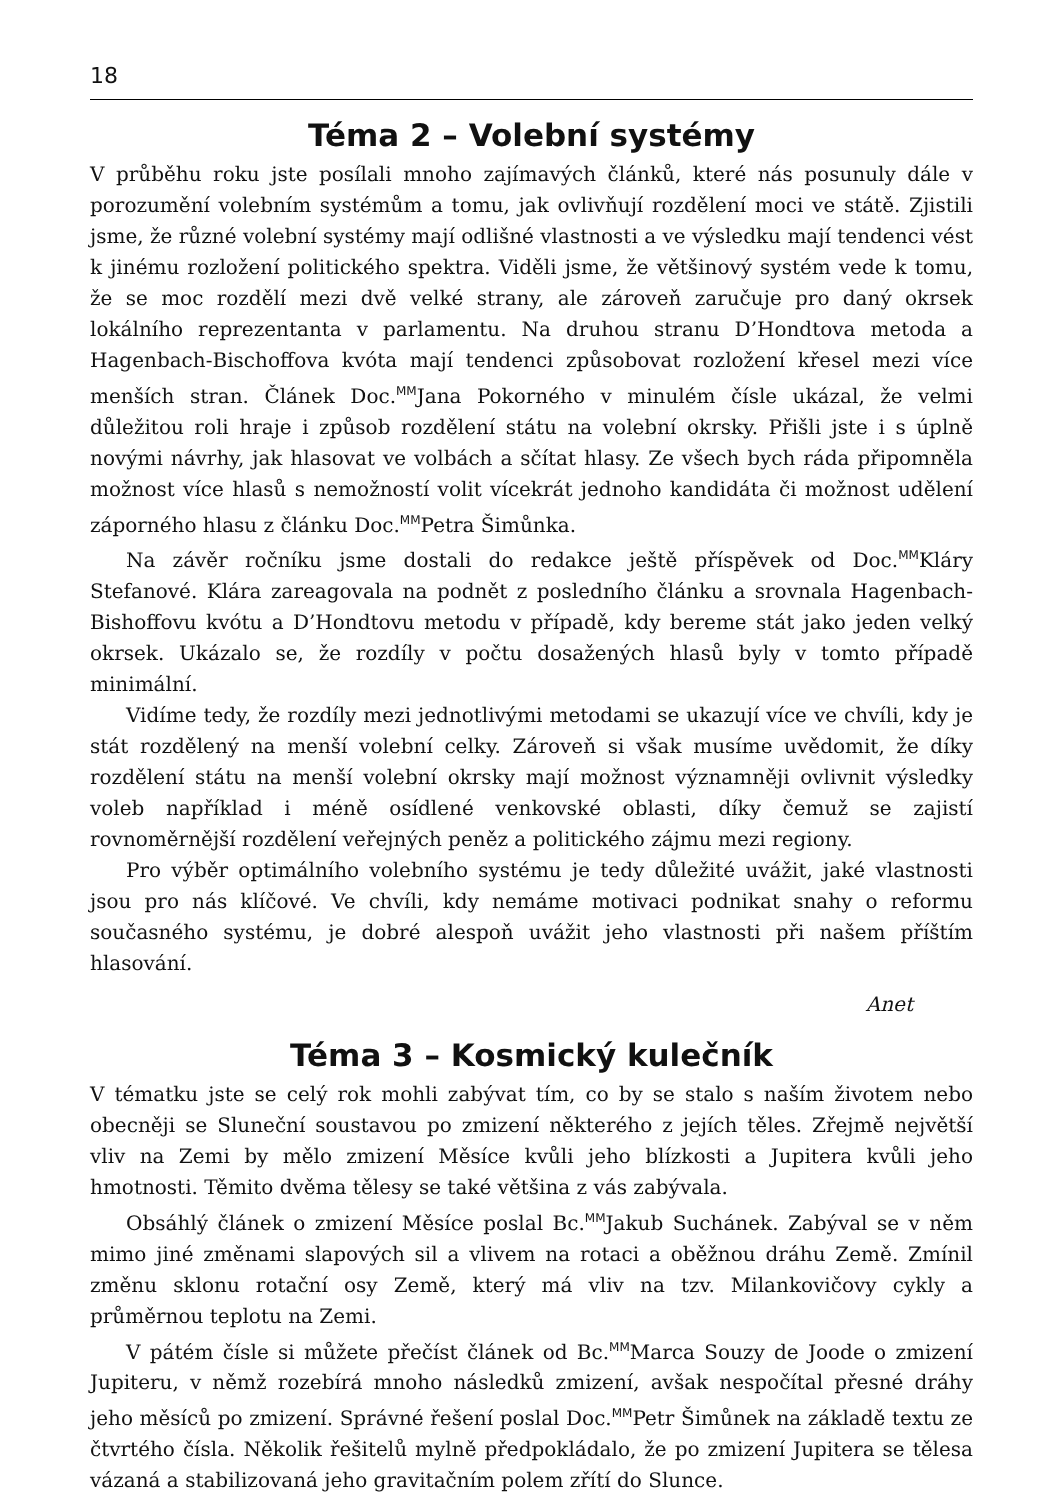18
Téma 2 – Volební systémy
V průběhu roku jste posílali mnoho zajímavých článků, které nás posunuly dále v porozumění volebním systémům a tomu, jak ovlivňují rozdělení moci ve státě. Zjistili jsme, že různé volební systémy mají odlišné vlastnosti a ve výsledku mají tendenci vést k jinému rozložení politického spektra. Viděli jsme, že většinový systém vede k tomu, že se moc rozdělí mezi dvě velké strany, ale zároveň zaručuje pro daný okrsek lokálního reprezentanta v parlamentu. Na druhou stranu D’Hondtova metoda a Hagenbach-Bischoffova kvóta mají tendenci způsobovat rozložení křesel mezi více menších stran. Článek Doc.<sup>MM</sup>Jana Pokorného v minulém čísle ukázal, že velmi důležitou roli hraje i způsob rozdělení státu na volební okrsky. Přišli jste i s úplně novými návrhy, jak hlasovat ve volbách a sčítat hlasy. Ze všech bych ráda připomněla možnost více hlasů s nemožností volit vícekrát jednoho kandidáta či možnost udělení záporného hlasu z článku Doc.<sup>MM</sup>Petra Šimůnka.
Na závěr ročníku jsme dostali do redakce ještě příspěvek od Doc.<sup>MM</sup>Kláry Stefanové. Klára zareagovala na podnět z posledního článku a srovnala Hagenbach-Bishoffovu kvótu a D’Hondtovu metodu v případě, kdy bereme stát jako jeden velký okrsek. Ukázalo se, že rozdíly v počtu dosažených hlasů byly v tomto případě minimální.
Vidíme tedy, že rozdíly mezi jednotlivými metodami se ukazují více ve chvíli, kdy je stát rozdělený na menší volební celky. Zároveň si však musíme uvědomit, že díky rozdělení státu na menší volební okrsky mají možnost významněji ovlivnit výsledky voleb například i méně osídlené venkovské oblasti, díky čemuž se zajistí rovnoměrnější rozdělení veřejných peněz a politického zájmu mezi regiony.
Pro výběr optimálního volebního systému je tedy důležité uvážit, jaké vlastnosti jsou pro nás klíčové. Ve chvíli, kdy nemáme motivaci podnikat snahy o reformu současného systému, je dobré alespoň uvážit jeho vlastnosti při našem příštím hlasování.
Anet
Téma 3 – Kosmický kulečník
V tématku jste se celý rok mohli zabývat tím, co by se stalo s naším životem nebo obecněji se Sluneční soustavou po zmizení některého z jejích těles. Zřejmě největší vliv na Zemi by mělo zmizení Měsíce kvůli jeho blízkosti a Jupitera kvůli jeho hmotnosti. Těmito dvěma tělesy se také většina z vás zabývala.
Obsáhlý článek o zmizení Měsíce poslal Bc.<sup>MM</sup>Jakub Suchánek. Zabýval se v něm mimo jiné změnami slapových sil a vlivem na rotaci a oběžnou dráhu Země. Zmínil změnu sklonu rotační osy Země, který má vliv na tzv. Milankovičovy cykly a průměrnou teplotu na Zemi.
V pátém čísle si můžete přečíst článek od Bc.<sup>MM</sup>Marca Souzy de Joode o zmizení Jupiteru, v němž rozebírá mnoho následků zmizení, avšak nespočítal přesné dráhy jeho měsíců po zmizení. Správné řešení poslal Doc.<sup>MM</sup>Petr Šimůnek na základě textu ze čtvrtého čísla. Několik řešitelů mylně předpokládalo, že po zmizení Jupitera se tělesa vázaná a stabilizovaná jeho gravitačním polem zřítí do Slunce.